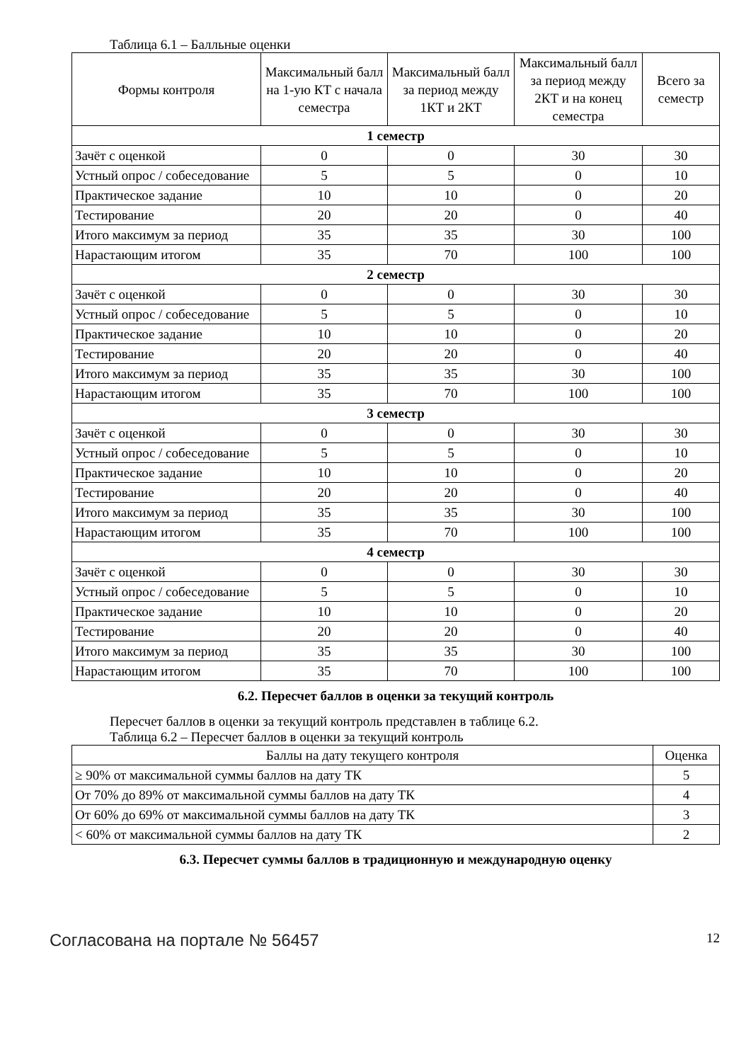Таблица 6.1 – Балльные оценки
| Формы контроля | Максимальный балл на 1-ую КТ с начала семестра | Максимальный балл за период между 1КТ и 2КТ | Максимальный балл за период между 2КТ и на конец семестра | Всего за семестр |
| --- | --- | --- | --- | --- |
| 1 семестр | | | | |
| Зачёт с оценкой | 0 | 0 | 30 | 30 |
| Устный опрос / собеседование | 5 | 5 | 0 | 10 |
| Практическое задание | 10 | 10 | 0 | 20 |
| Тестирование | 20 | 20 | 0 | 40 |
| Итого максимум за период | 35 | 35 | 30 | 100 |
| Нарастающим итогом | 35 | 70 | 100 | 100 |
| 2 семестр | | | | |
| Зачёт с оценкой | 0 | 0 | 30 | 30 |
| Устный опрос / собеседование | 5 | 5 | 0 | 10 |
| Практическое задание | 10 | 10 | 0 | 20 |
| Тестирование | 20 | 20 | 0 | 40 |
| Итого максимум за период | 35 | 35 | 30 | 100 |
| Нарастающим итогом | 35 | 70 | 100 | 100 |
| 3 семестр | | | | |
| Зачёт с оценкой | 0 | 0 | 30 | 30 |
| Устный опрос / собеседование | 5 | 5 | 0 | 10 |
| Практическое задание | 10 | 10 | 0 | 20 |
| Тестирование | 20 | 20 | 0 | 40 |
| Итого максимум за период | 35 | 35 | 30 | 100 |
| Нарастающим итогом | 35 | 70 | 100 | 100 |
| 4 семестр | | | | |
| Зачёт с оценкой | 0 | 0 | 30 | 30 |
| Устный опрос / собеседование | 5 | 5 | 0 | 10 |
| Практическое задание | 10 | 10 | 0 | 20 |
| Тестирование | 20 | 20 | 0 | 40 |
| Итого максимум за период | 35 | 35 | 30 | 100 |
| Нарастающим итогом | 35 | 70 | 100 | 100 |
6.2. Пересчет баллов в оценки за текущий контроль
Пересчет баллов в оценки за текущий контроль представлен в таблице 6.2.
Таблица 6.2 – Пересчет баллов в оценки за текущий контроль
| Баллы на дату текущего контроля | Оценка |
| --- | --- |
| ≥ 90% от максимальной суммы баллов на дату ТК | 5 |
| От 70% до 89% от максимальной суммы баллов на дату ТК | 4 |
| От 60% до 69% от максимальной суммы баллов на дату ТК | 3 |
| < 60% от максимальной суммы баллов на дату ТК | 2 |
6.3. Пересчет суммы баллов в традиционную и международную оценку
Согласована на портале № 56457 12